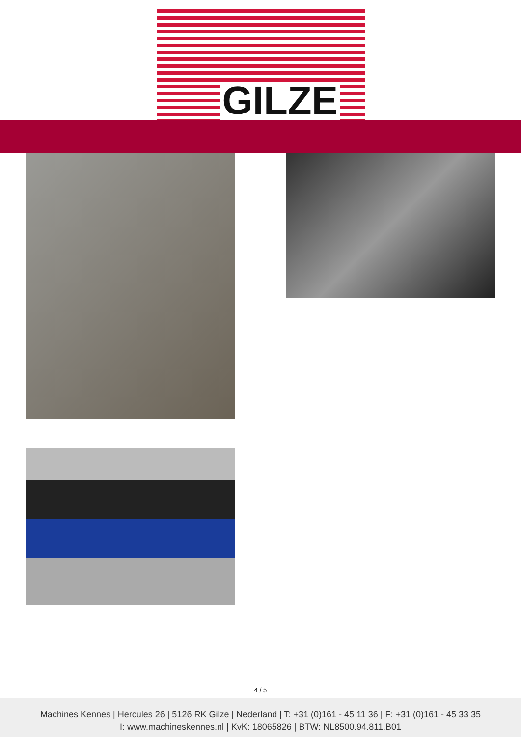GILZE
4 / 5
Machines Kennes | Hercules 26 | 5126 RK Gilze | Nederland | T: +31 (0)161 - 45 11 36 | F: +31 (0)161 - 45 33 35
I: www.machineskennes.nl | KvK: 18065826 | BTW: NL8500.94.811.B01